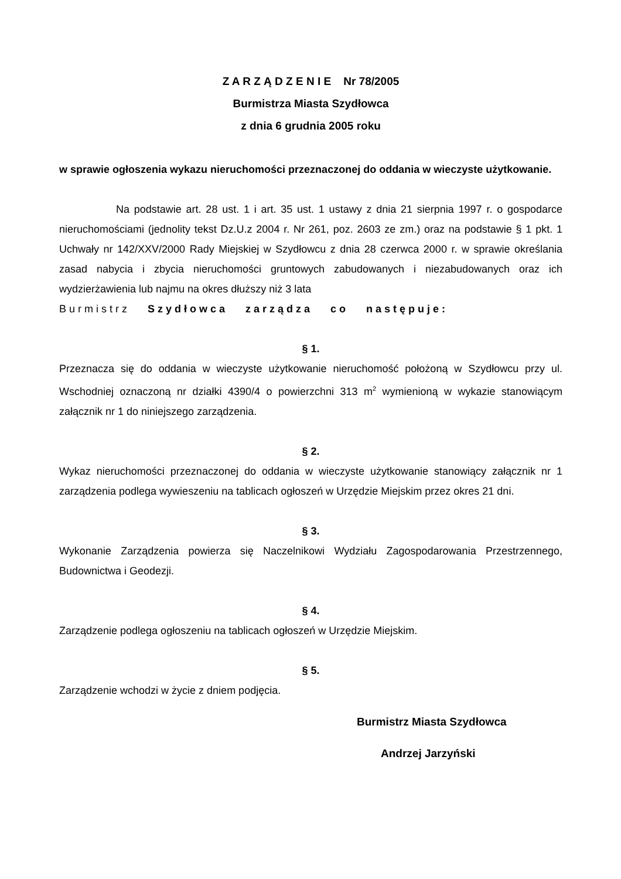Z A R Z Ą D Z E N I E Nr 78/2005
Burmistrza Miasta Szydłowca
z dnia 6 grudnia 2005 roku
w sprawie ogłoszenia wykazu nieruchomości przeznaczonej do oddania w wieczyste użytkowanie.
Na podstawie art. 28 ust. 1 i art. 35 ust. 1 ustawy z dnia 21 sierpnia 1997 r. o gospodarce nieruchomościami (jednolity tekst Dz.U.z 2004 r. Nr 261, poz. 2603 ze zm.) oraz na podstawie § 1 pkt. 1 Uchwały nr 142/XXV/2000 Rady Miejskiej w Szydłowcu z dnia 28 czerwca 2000 r. w sprawie określania zasad nabycia i zbycia nieruchomości gruntowych zabudowanych i niezabudowanych oraz ich wydzierżawienia lub najmu na okres dłuższy niż 3 lata
Burmistrz Szydłowca zarządza co następuje:
§ 1.
Przeznacza się do oddania w wieczyste użytkowanie nieruchomość położoną w Szydłowcu przy ul. Wschodniej oznaczoną nr działki 4390/4 o powierzchni 313 m<sup>2</sup> wymienioną w wykazie stanowiącym załącznik nr 1 do niniejszego zarządzenia.
§ 2.
Wykaz nieruchomości przeznaczonej do oddania w wieczyste użytkowanie stanowiący załącznik nr 1 zarządzenia podlega wywieszeniu na tablicach ogłoszeń w Urzędzie Miejskim przez okres 21 dni.
§ 3.
Wykonanie Zarządzenia powierza się Naczelnikowi Wydziału Zagospodarowania Przestrzennego, Budownictwa i Geodezji.
§ 4.
Zarządzenie podlega ogłoszeniu na tablicach ogłoszeń w Urzędzie Miejskim.
§ 5.
Zarządzenie wchodzi w życie z dniem podjęcia.
Burmistrz Miasta Szydłowca
Andrzej Jarzyński